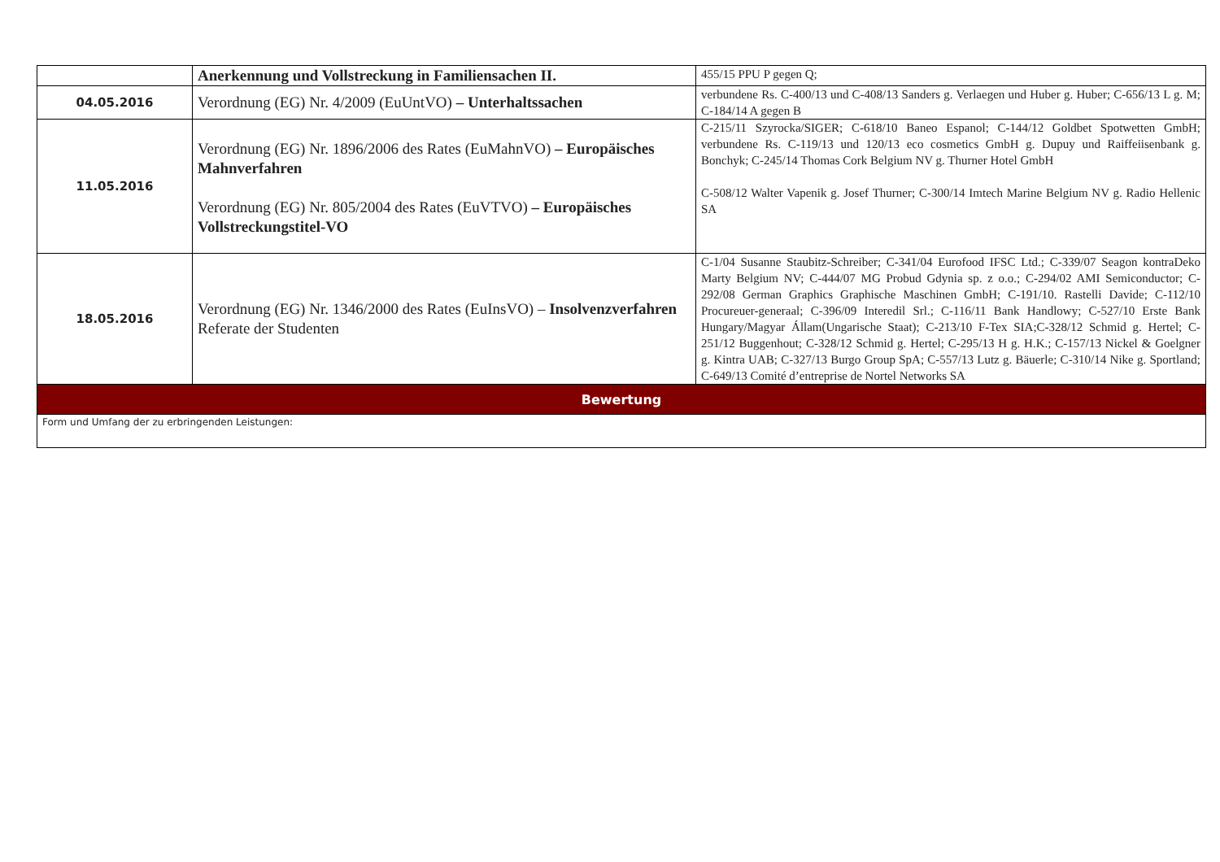| | Anerkennung und Vollstreckung in Familiensachen II. | 455/15 PPU P gegen Q; |
| 04.05.2016 | Verordnung (EG) Nr. 4/2009 (EuUntVO) – Unterhaltssachen | verbundene Rs. C-400/13 und C-408/13 Sanders g. Verlaegen und Huber g. Huber; C-656/13 L g. M; C-184/14 A gegen B |
| 11.05.2016 | Verordnung (EG) Nr. 1896/2006 des Rates (EuMahnVO) – Europäisches Mahnverfahren Verordnung (EG) Nr. 805/2004 des Rates (EuVTVO) – Europäisches Vollstreckungstitel-VO | C-215/11 Szyrocka/SIGER; C-618/10 Baneo Espanol; C-144/12 Goldbet Spotwetten GmbH; verbundene Rs. C-119/13 und 120/13 eco cosmetics GmbH g. Dupuy und Raiffeiisenbank g. Bonchyk; C-245/14 Thomas Cork Belgium NV g. Thurner Hotel GmbH C-508/12 Walter Vapenik g. Josef Thurner; C-300/14 Imtech Marine Belgium NV g. Radio Hellenic SA |
| 18.05.2016 | Verordnung (EG) Nr. 1346/2000 des Rates (EuInsVO) – Insolvenzverfahren Referate der Studenten | C-1/04 Susanne Staubitz-Schreiber; C-341/04 Eurofood IFSC Ltd.; C-339/07 Seagon kontraDeko Marty Belgium NV; C-444/07 MG Probud Gdynia sp. z o.o.; C-294/02 AMI Semiconductor; C-292/08 German Graphics Graphische Maschinen GmbH; C-191/10. Rastelli Davide; C-112/10 Procureuer-generaal; C-396/09 Interedil Srl.; C-116/11 Bank Handlowy; C-527/10 Erste Bank Hungary/Magyar Állam(Ungarische Staat); C-213/10 F-Tex SIA;C-328/12 Schmid g. Hertel; C-251/12 Buggenhout; C-328/12 Schmid g. Hertel; C-295/13 H g. H.K.; C-157/13 Nickel & Goelgner g. Kintra UAB; C-327/13 Burgo Group SpA; C-557/13 Lutz g. Bäuerle; C-310/14 Nike g. Sportland; C-649/13 Comité d’entreprise de Nortel Networks SA |
| Bewertung | | |
| Form und Umfang der zu erbringenden Leistungen: | | |